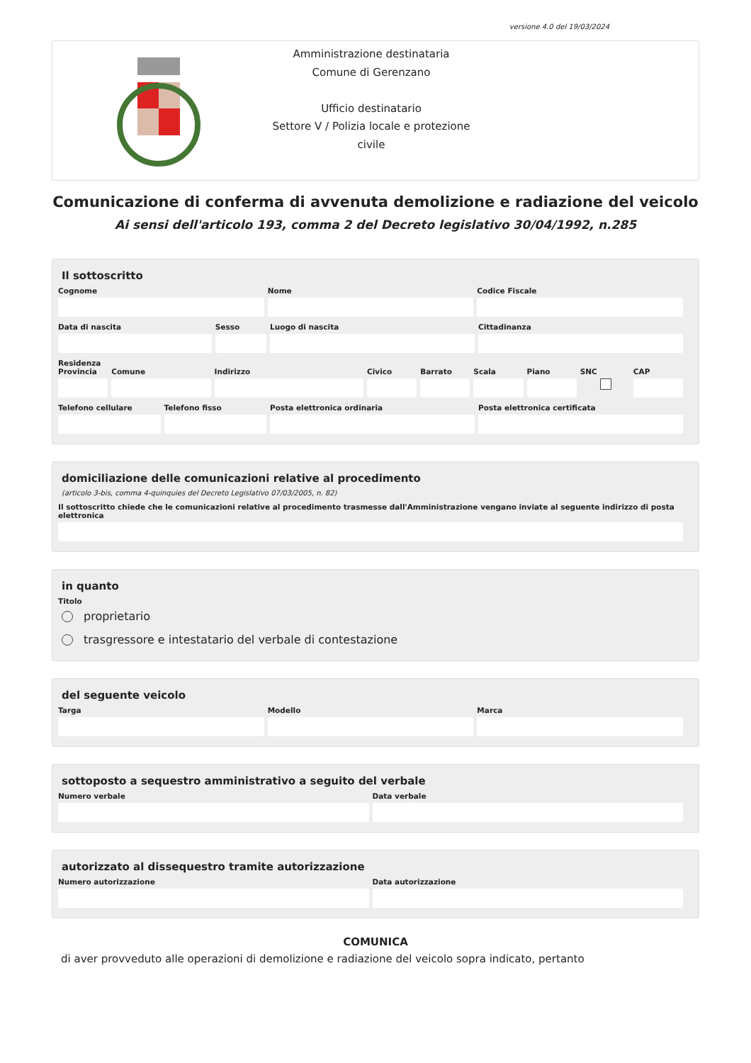versione 4.0 del 19/03/2024
Amministrazione destinataria
Comune di Gerenzano
Ufficio destinatario
Settore V / Polizia locale e protezione civile
Comunicazione di conferma di avvenuta demolizione e radiazione del veicolo
Ai sensi dell'articolo 193, comma 2 del Decreto legislativo 30/04/1992, n.285
Il sottoscritto
Cognome Nome Codice Fiscale
Data di nascita Sesso Luogo di nascita Cittadinanza
Residenza
Provincia Comune Indirizzo Civico Barrato Scala Piano SNC CAP
Telefono cellulare Telefono fisso Posta elettronica ordinaria Posta elettronica certificata
domiciliazione delle comunicazioni relative al procedimento
(articolo 3-bis, comma 4-quinquies del Decreto Legislativo 07/03/2005, n. 82)
Il sottoscritto chiede che le comunicazioni relative al procedimento trasmesse dall'Amministrazione vengano inviate al seguente indirizzo di posta elettronica
in quanto
Titolo
proprietario
trasgressore e intestatario del verbale di contestazione
del seguente veicolo
Targa Modello Marca
sottoposto a sequestro amministrativo a seguito del verbale
Numero verbale Data verbale
autorizzato al dissequestro tramite autorizzazione
Numero autorizzazione Data autorizzazione
COMUNICA
di aver provveduto alle operazioni di demolizione e radiazione del veicolo sopra indicato, pertanto